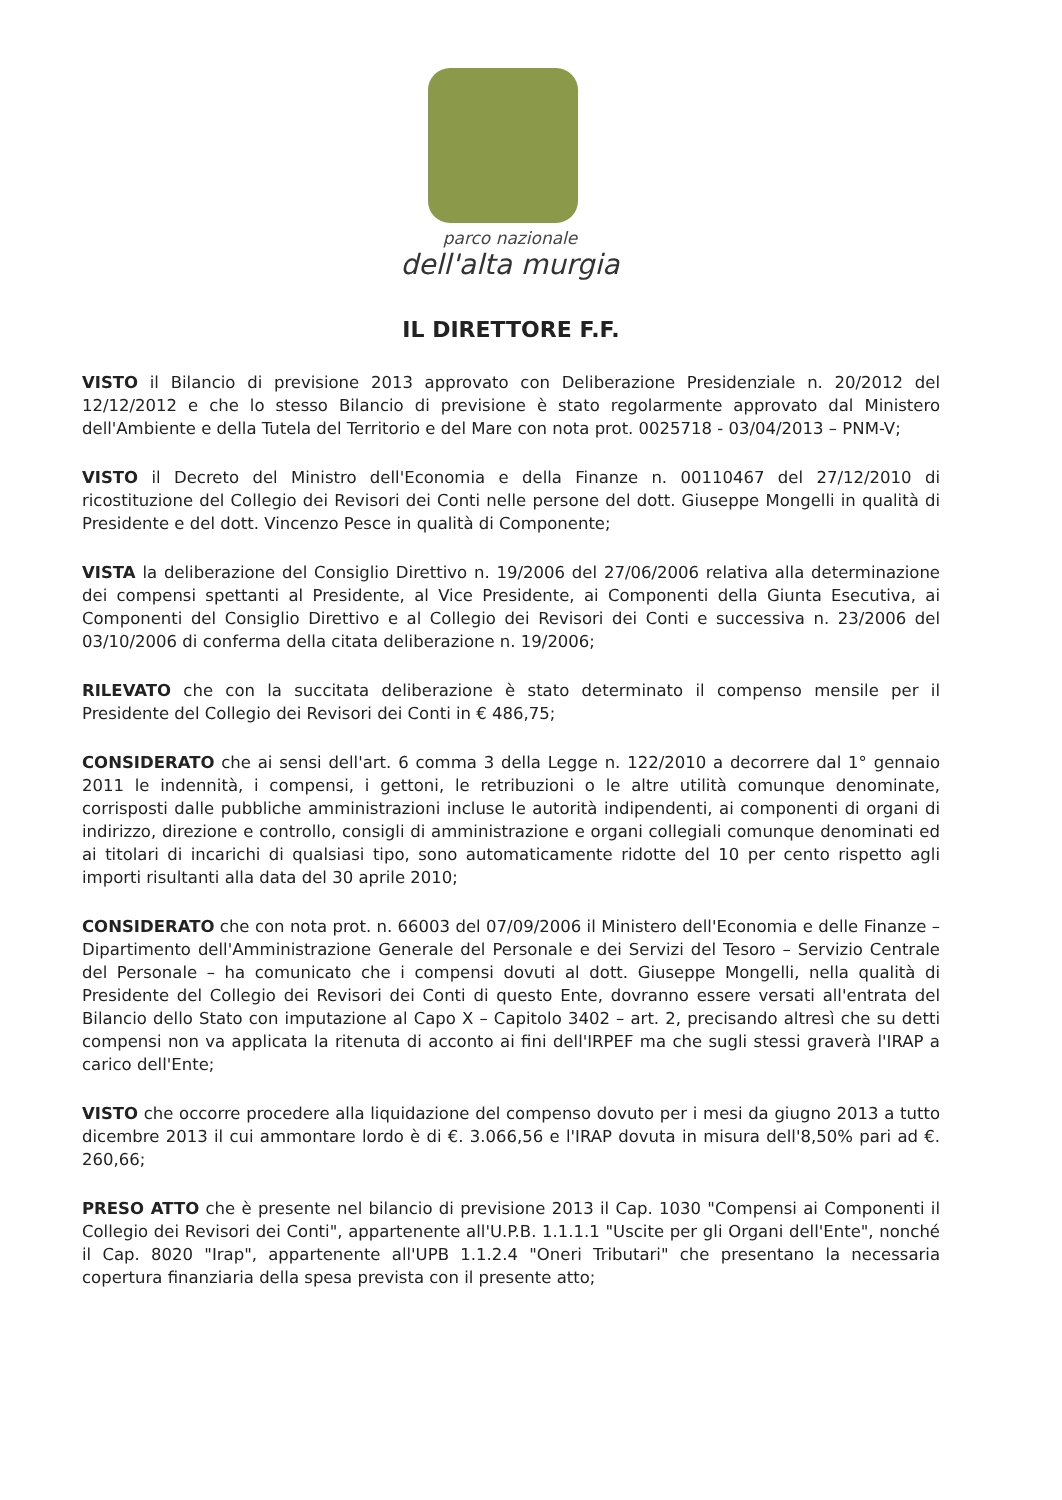parco nazionale
dell'alta murgia
IL DIRETTORE F.F.
VISTO il Bilancio di previsione 2013 approvato con Deliberazione Presidenziale n. 20/2012 del 12/12/2012 e che lo stesso Bilancio di previsione è stato regolarmente approvato dal Ministero dell'Ambiente e della Tutela del Territorio e del Mare con nota prot. 0025718 - 03/04/2013 – PNM-V;
VISTO il Decreto del Ministro dell'Economia e della Finanze n. 00110467 del 27/12/2010 di ricostituzione del Collegio dei Revisori dei Conti nelle persone del dott. Giuseppe Mongelli in qualità di Presidente e del dott. Vincenzo Pesce in qualità di Componente;
VISTA la deliberazione del Consiglio Direttivo n. 19/2006 del 27/06/2006 relativa alla determinazione dei compensi spettanti al Presidente, al Vice Presidente, ai Componenti della Giunta Esecutiva, ai Componenti del Consiglio Direttivo e al Collegio dei Revisori dei Conti e successiva n. 23/2006 del 03/10/2006 di conferma della citata deliberazione n. 19/2006;
RILEVATO che con la succitata deliberazione è stato determinato il compenso mensile per il Presidente del Collegio dei Revisori dei Conti in € 486,75;
CONSIDERATO che ai sensi dell'art. 6 comma 3 della Legge n. 122/2010 a decorrere dal 1° gennaio 2011 le indennità, i compensi, i gettoni, le retribuzioni o le altre utilità comunque denominate, corrisposti dalle pubbliche amministrazioni incluse le autorità indipendenti, ai componenti di organi di indirizzo, direzione e controllo, consigli di amministrazione e organi collegiali comunque denominati ed ai titolari di incarichi di qualsiasi tipo, sono automaticamente ridotte del 10 per cento rispetto agli importi risultanti alla data del 30 aprile 2010;
CONSIDERATO che con nota prot. n. 66003 del 07/09/2006 il Ministero dell'Economia e delle Finanze – Dipartimento dell'Amministrazione Generale del Personale e dei Servizi del Tesoro – Servizio Centrale del Personale – ha comunicato che i compensi dovuti al dott. Giuseppe Mongelli, nella qualità di Presidente del Collegio dei Revisori dei Conti di questo Ente, dovranno essere versati all'entrata del Bilancio dello Stato con imputazione al Capo X – Capitolo 3402 – art. 2, precisando altresì che su detti compensi non va applicata la ritenuta di acconto ai fini dell'IRPEF ma che sugli stessi graverà l'IRAP a carico dell'Ente;
VISTO che occorre procedere alla liquidazione del compenso dovuto per i mesi da giugno 2013 a tutto dicembre 2013 il cui ammontare lordo è di €. 3.066,56 e l'IRAP dovuta in misura dell'8,50% pari ad €. 260,66;
PRESO ATTO che è presente nel bilancio di previsione 2013 il Cap. 1030 "Compensi ai Componenti il Collegio dei Revisori dei Conti", appartenente all'U.P.B. 1.1.1.1 "Uscite per gli Organi dell'Ente", nonché il Cap. 8020 "Irap", appartenente all'UPB 1.1.2.4 "Oneri Tributari" che presentano la necessaria copertura finanziaria della spesa prevista con il presente atto;